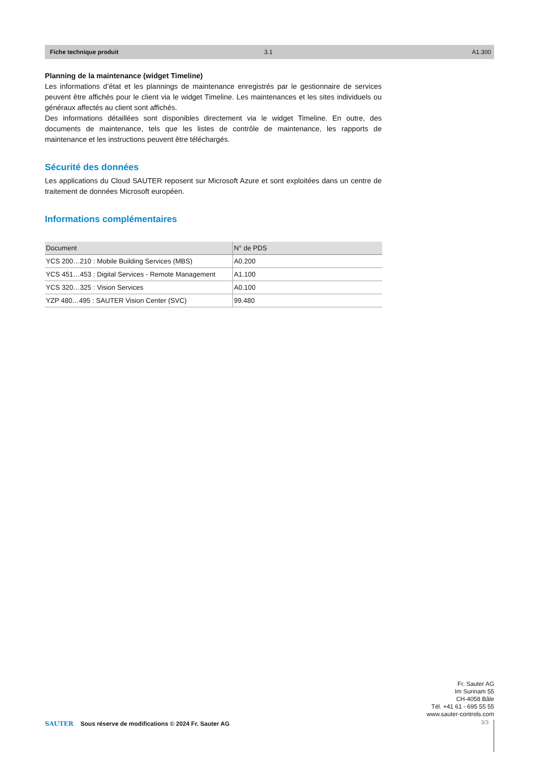Fiche technique produit 3.1 A1.300
Planning de la maintenance (widget Timeline)
Les informations d’état et les plannings de maintenance enregistrés par le gestionnaire de services peuvent être affichés pour le client via le widget Timeline. Les maintenances et les sites individuels ou généraux affectés au client sont affichés.
Des informations détaillées sont disponibles directement via le widget Timeline. En outre, des documents de maintenance, tels que les listes de contrôle de maintenance, les rapports de maintenance et les instructions peuvent être téléchargés.
Sécurité des données
Les applications du Cloud SAUTER reposent sur Microsoft Azure et sont exploitées dans un centre de traitement de données Microsoft européen.
Informations complémentaires
| Document | N° de PDS |
| --- | --- |
| YCS 200…210 : Mobile Building Services (MBS) | A0.200 |
| YCS 451…453 : Digital Services - Remote Management | A1.100 |
| YCS 320…325 : Vision Services | A0.100 |
| YZP 480…495 : SAUTER Vision Center (SVC) | 99.480 |
Fr. Sauter AG
Im Surinam 55
CH-4058 Bâle
Tél. +41 61 - 695 55 55
www.sauter-controls.com
SAUTER Sous réserve de modifications © 2024 Fr. Sauter AG
3/3